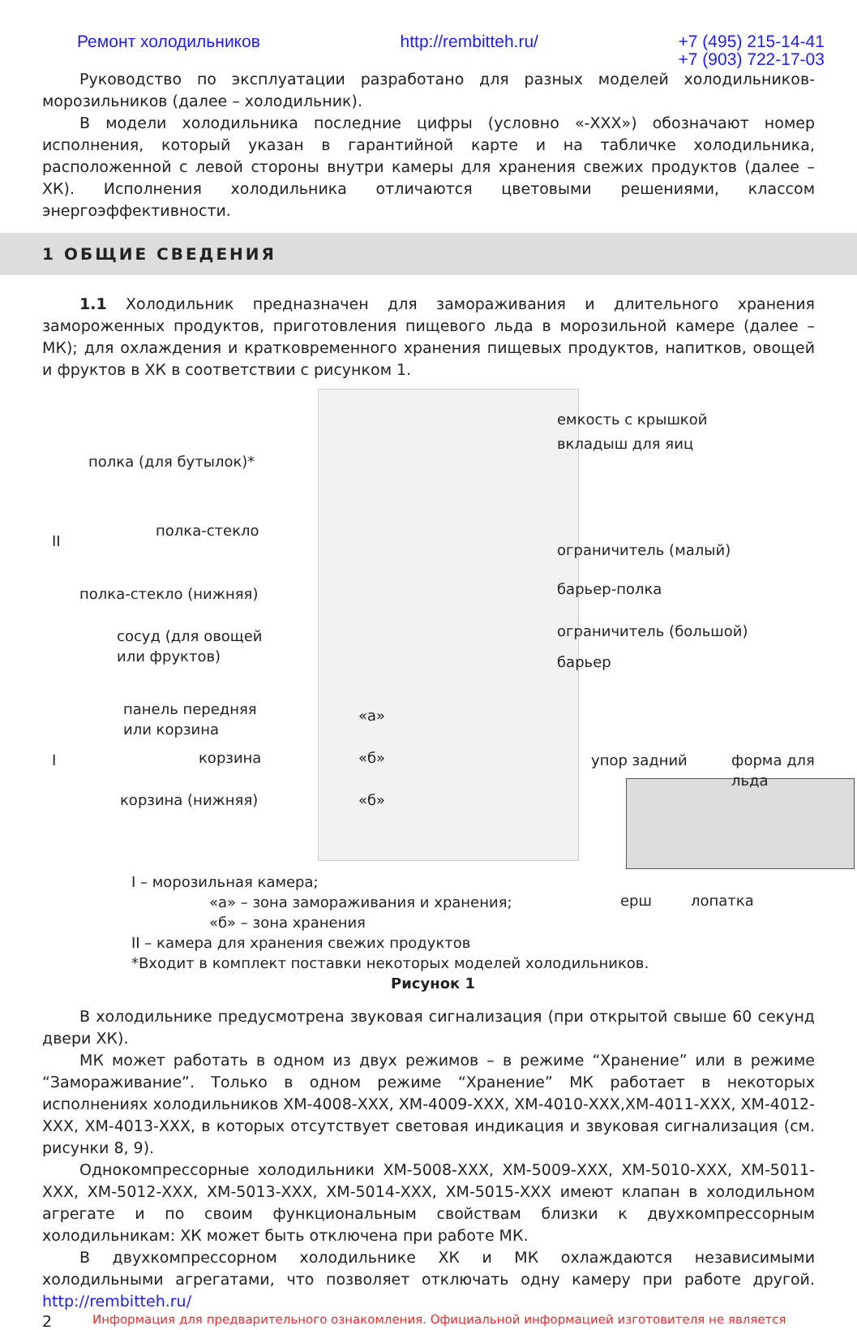Ремонт холодильников http://rembitteh.ru/ +7 (495) 215-14-41
+7 (903) 722-17-03
Руководство по эксплуатации разработано для разных моделей холодильников-морозильников (далее – холодильник).
В модели холодильника последние цифры (условно «-ХХХ») обозначают номер исполнения, который указан в гарантийной карте и на табличке холодильника, расположенной с левой стороны внутри камеры для хранения свежих продуктов (далее – ХК). Исполнения холодильника отличаются цветовыми решениями, классом энергоэффективности.
1 ОБЩИЕ СВЕДЕНИЯ
1.1 Холодильник предназначен для замораживания и длительного хранения замороженных продуктов, приготовления пищевого льда в морозильной камере (далее – МК); для охлаждения и кратковременного хранения пищевых продуктов, напитков, овощей и фруктов в ХК в соответствии с рисунком 1.
емкость с крышкой
вкладыш для яиц
полка (для бутылок)*
II
полка-стекло
ограничитель (малый)
полка-стекло (нижняя) барьер-полка
сосуд (для овощей
или фруктов)
ограничитель (большой)
барьер
панель передняя
или корзина
«а»
I корзина «б» упор задний форма для льда
корзина (нижняя) «б»
ерш лопатка
I – морозильная камера;
«а» – зона замораживания и хранения;
«б» – зона хранения
II – камера для хранения свежих продуктов
*Входит в комплект поставки некоторых моделей холодильников.
Рисунок 1
В холодильнике предусмотрена звуковая сигнализация (при открытой свыше 60 секунд двери ХК).
МК может работать в одном из двух режимов – в режиме “Хранение” или в режиме “Замораживание”. Только в одном режиме “Хранение” МК работает в некоторых исполнениях холодильников ХМ-4008-ХХХ, ХМ-4009-ХХХ, ХМ-4010-ХХХ,ХМ-4011-ХХХ, ХМ-4012-ХХХ, ХМ-4013-ХХХ, в которых отсутствует световая индикация и звуковая сигнализация (см. рисунки 8, 9).
Однокомпрессорные холодильники ХМ-5008-ХХХ, ХМ-5009-ХХХ, ХМ-5010-ХХХ, ХМ-5011-ХХХ, ХМ-5012-ХХХ, ХМ-5013-ХХХ, ХМ-5014-ХХХ, ХМ-5015-ХХХ имеют клапан в холодильном агрегате и по своим функциональным свойствам близки к двухкомпрессорным холодильникам: ХК может быть отключена при работе МК.
В двухкомпрессорном холодильнике ХК и МК охлаждаются независимыми холодильными агрегатами, что позволяет отключать одну камеру при работе другой. http://rembitteh.ru/
2 Информация для предварительного ознакомления. Официальной информацией изготовителя не является